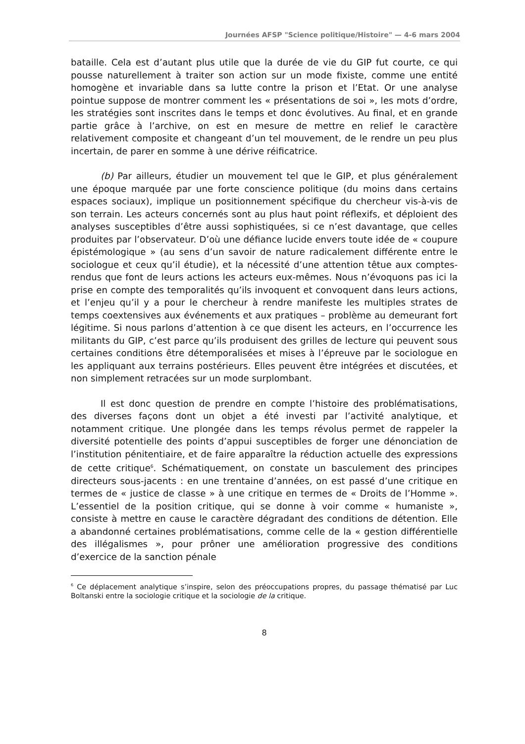Journées AFSP "Science politique/Histoire" — 4-6 mars 2004
bataille. Cela est d’autant plus utile que la durée de vie du GIP fut courte, ce qui pousse naturellement à traiter son action sur un mode fixiste, comme une entité homogène et invariable dans sa lutte contre la prison et l’Etat. Or une analyse pointue suppose de montrer comment les « présentations de soi », les mots d’ordre, les stratégies sont inscrites dans le temps et donc évolutives. Au final, et en grande partie grâce à l’archive, on est en mesure de mettre en relief le caractère relativement composite et changeant d’un tel mouvement, de le rendre un peu plus incertain, de parer en somme à une dérive réificatrice.
(b) Par ailleurs, étudier un mouvement tel que le GIP, et plus généralement une époque marquée par une forte conscience politique (du moins dans certains espaces sociaux), implique un positionnement spécifique du chercheur vis-à-vis de son terrain. Les acteurs concernés sont au plus haut point réflexifs, et déploient des analyses susceptibles d’être aussi sophistiquées, si ce n’est davantage, que celles produites par l’observateur. D’où une défiance lucide envers toute idée de « coupure épistémologique » (au sens d’un savoir de nature radicalement différente entre le sociologue et ceux qu’il étudie), et la nécessité d’une attention têtue aux comptes-rendus que font de leurs actions les acteurs eux-mêmes. Nous n’évoquons pas ici la prise en compte des temporalités qu’ils invoquent et convoquent dans leurs actions, et l’enjeu qu’il y a pour le chercheur à rendre manifeste les multiples strates de temps coextensives aux événements et aux pratiques – problème au demeurant fort légitime. Si nous parlons d’attention à ce que disent les acteurs, en l’occurrence les militants du GIP, c’est parce qu’ils produisent des grilles de lecture qui peuvent sous certaines conditions être détemporalisées et mises à l’épreuve par le sociologue en les appliquant aux terrains postérieurs. Elles peuvent être intégrées et discutées, et non simplement retracées sur un mode surplombant.
Il est donc question de prendre en compte l’histoire des problématisations, des diverses façons dont un objet a été investi par l’activité analytique, et notamment critique. Une plongée dans les temps révolus permet de rappeler la diversité potentielle des points d’appui susceptibles de forger une dénonciation de l’institution pénitentiaire, et de faire apparaître la réduction actuelle des expressions de cette critique<sup>6</sup>. Schématiquement, on constate un basculement des principes directeurs sous-jacents : en une trentaine d’années, on est passé d’une critique en termes de « justice de classe » à une critique en termes de « Droits de l’Homme ». L’essentiel de la position critique, qui se donne à voir comme « humaniste », consiste à mettre en cause le caractère dégradant des conditions de détention. Elle a abandonné certaines problématisations, comme celle de la « gestion différentielle des illégalismes », pour prôner une amélioration progressive des conditions d’exercice de la sanction pénale
<sup>6</sup> Ce déplacement analytique s’inspire, selon des préoccupations propres, du passage thématisé par Luc Boltanski entre la sociologie critique et la sociologie de la critique.
8